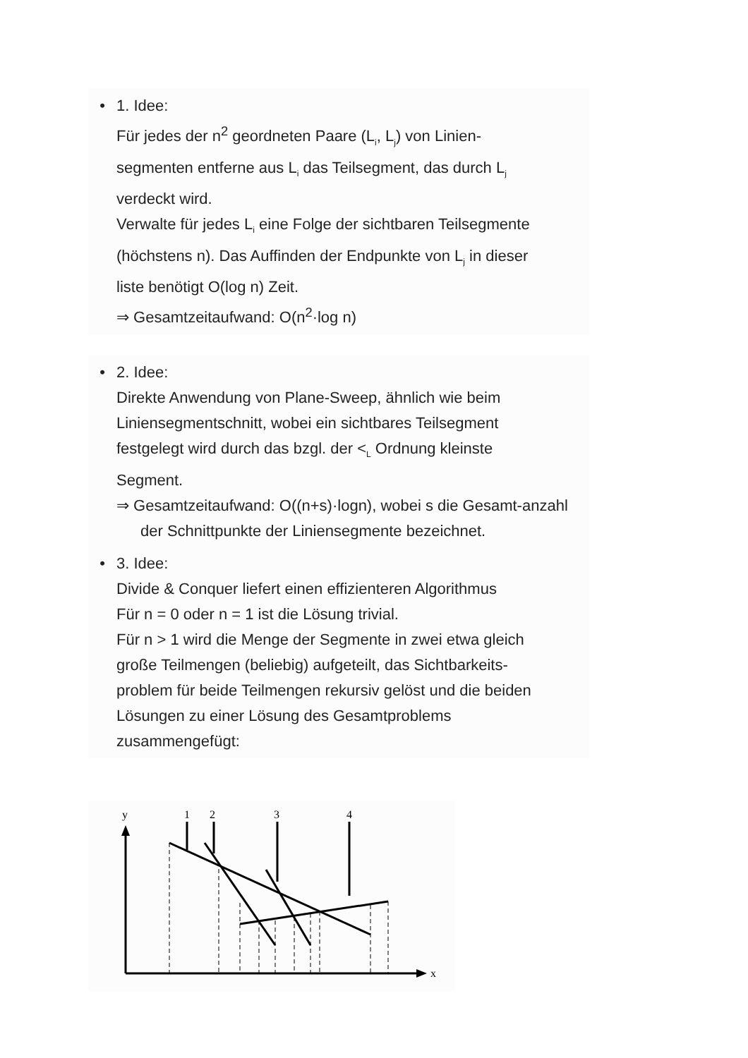• 1. Idee:
Für jedes der n<sup>2</sup> geordneten Paare (L<sub>i</sub>, L<sub>j</sub>) von Linien-
segmenten entferne aus L<sub>i</sub> das Teilsegment, das durch L<sub>j</sub>
verdeckt wird.
Verwalte für jedes L<sub>i</sub> eine Folge der sichtbaren Teilsegmente
(höchstens n). Das Auffinden der Endpunkte von L<sub>j</sub> in dieser
liste benötigt O(log n) Zeit.
⇒ Gesamtzeitaufwand: O(n<sup>2</sup>·log n)
• 2. Idee:
Direkte Anwendung von Plane-Sweep, ähnlich wie beim
Liniensegmentschnitt, wobei ein sichtbares Teilsegment
festgelegt wird durch das bzgl. der <<sub>L</sub> Ordnung kleinste
Segment.
⇒ Gesamtzeitaufwand: O((n+s)·logn), wobei s die Gesamt-anzahl der Schnittpunkte der Liniensegmente bezeichnet.
• 3. Idee:
Divide & Conquer liefert einen effizienteren Algorithmus
Für n = 0 oder n = 1 ist die Lösung trivial.
Für n > 1 wird die Menge der Segmente in zwei etwa gleich
große Teilmengen (beliebig) aufgeteilt, das Sichtbarkeits-
problem für beide Teilmengen rekursiv gelöst und die beiden
Lösungen zu einer Lösung des Gesamtproblems
zusammengefügt:
y
1
2
3
4
x